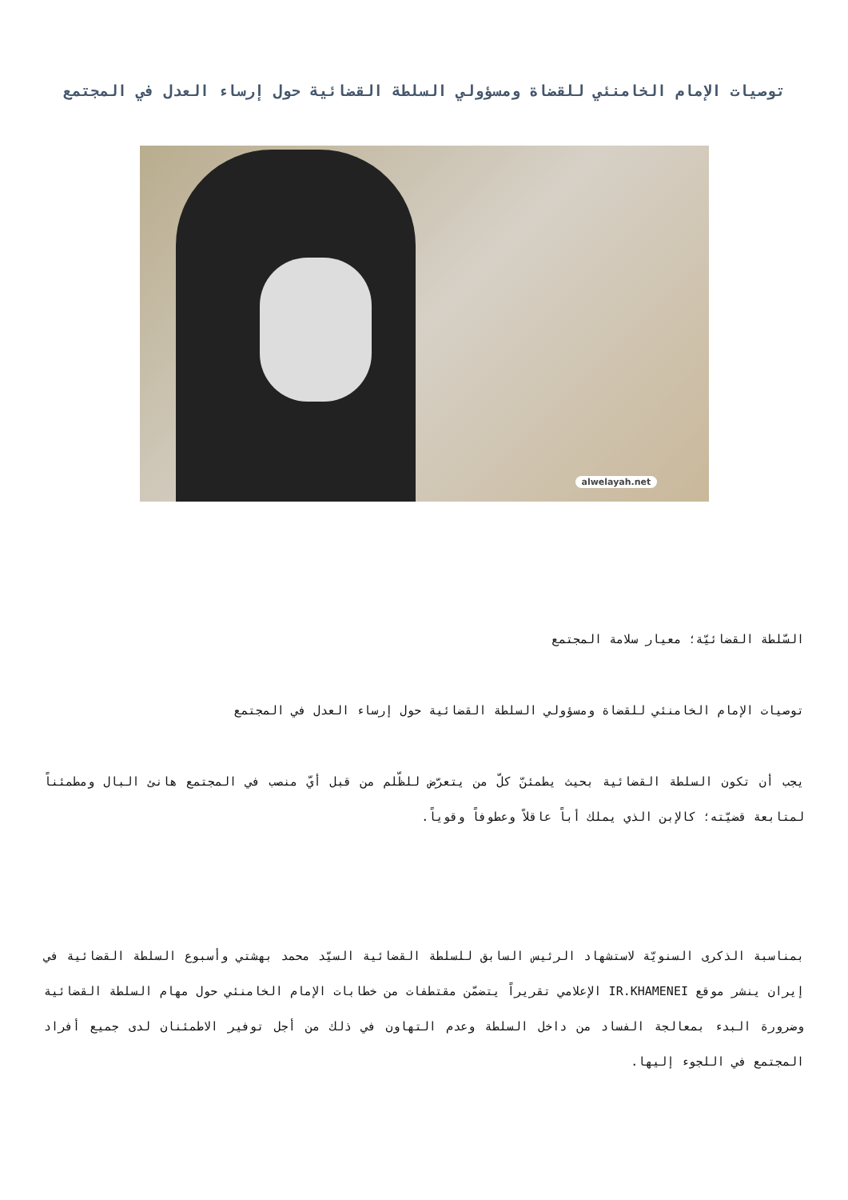توصيات الإمام الخامنئي للقضاة ومسؤولي السلطة القضائية حول إرساء العدل في المجتمع
alwelayah.net
السّلطة القضائيّة؛ معيار سلامة المجتمع
توصيات الإمام الخامنئي للقضاة ومسؤولي السلطة القضائية حول إرساء العدل في المجتمع
يجب أن تكون السلطة القضائية بحيث يطمئنّ كلّ من يتعرّض للظّلم من قبل أيّ منصب في المجتمع هانئ البال ومطمئناً لمتابعة قضيّته؛ كالإبن الذي يملك أباً عاقلاً وعطوفاً وقوياً.
بمناسبة الذكرى السنويّة لاستشهاد الرئيس السابق للسلطة القضائية السيّد محمد بهشتي وأسبوع السلطة القضائية في إيران ينشر موقع IR.KHAMENEI الإعلامي تقريراً يتضمّن مقتطفات من خطابات الإمام الخامنئي حول مهام السلطة القضائية وضرورة البدء بمعالجة الفساد من داخل السلطة وعدم التهاون في ذلك من أجل توفير الاطمئنان لدى جميع أفراد المجتمع في اللجوء إليها.